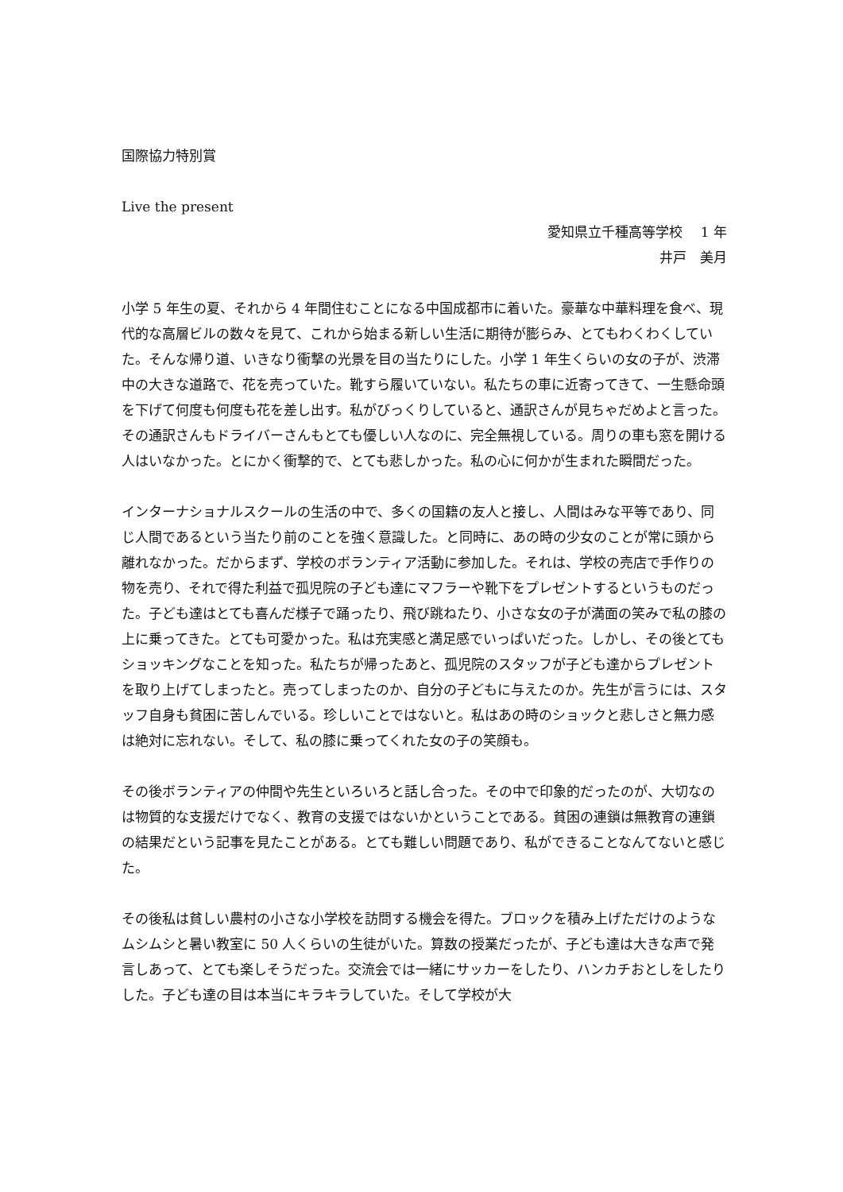国際協力特別賞
Live the present
愛知県立千種高等学校　 1 年
井戸　美月
小学 5 年生の夏、それから 4 年間住むことになる中国成都市に着いた。豪華な中華料理を食べ、現代的な高層ビルの数々を見て、これから始まる新しい生活に期待が膨らみ、とてもわくわくしていた。そんな帰り道、いきなり衝撃の光景を目の当たりにした。小学 1 年生くらいの女の子が、渋滞中の大きな道路で、花を売っていた。靴すら履いていない。私たちの車に近寄ってきて、一生懸命頭を下げて何度も何度も花を差し出す。私がびっくりしていると、通訳さんが見ちゃだめよと言った。その通訳さんもドライバーさんもとても優しい人なのに、完全無視している。周りの車も窓を開ける人はいなかった。とにかく衝撃的で、とても悲しかった。私の心に何かが生まれた瞬間だった。
インターナショナルスクールの生活の中で、多くの国籍の友人と接し、人間はみな平等であり、同じ人間であるという当たり前のことを強く意識した。と同時に、あの時の少女のことが常に頭から離れなかった。だからまず、学校のボランティア活動に参加した。それは、学校の売店で手作りの物を売り、それで得た利益で孤児院の子ども達にマフラーや靴下をプレゼントするというものだった。子ども達はとても喜んだ様子で踊ったり、飛び跳ねたり、小さな女の子が満面の笑みで私の膝の上に乗ってきた。とても可愛かった。私は充実感と満足感でいっぱいだった。しかし、その後とてもショッキングなことを知った。私たちが帰ったあと、孤児院のスタッフが子ども達からプレゼントを取り上げてしまったと。売ってしまったのか、自分の子どもに与えたのか。先生が言うには、スタッフ自身も貧困に苦しんでいる。珍しいことではないと。私はあの時のショックと悲しさと無力感は絶対に忘れない。そして、私の膝に乗ってくれた女の子の笑顔も。
その後ボランティアの仲間や先生といろいろと話し合った。その中で印象的だったのが、大切なのは物質的な支援だけでなく、教育の支援ではないかということである。貧困の連鎖は無教育の連鎖の結果だという記事を見たことがある。とても難しい問題であり、私ができることなんてないと感じた。
その後私は貧しい農村の小さな小学校を訪問する機会を得た。ブロックを積み上げただけのようなムシムシと暑い教室に 50 人くらいの生徒がいた。算数の授業だったが、子ども達は大きな声で発言しあって、とても楽しそうだった。交流会では一緒にサッカーをしたり、ハンカチおとしをしたりした。子ども達の目は本当にキラキラしていた。そして学校が大